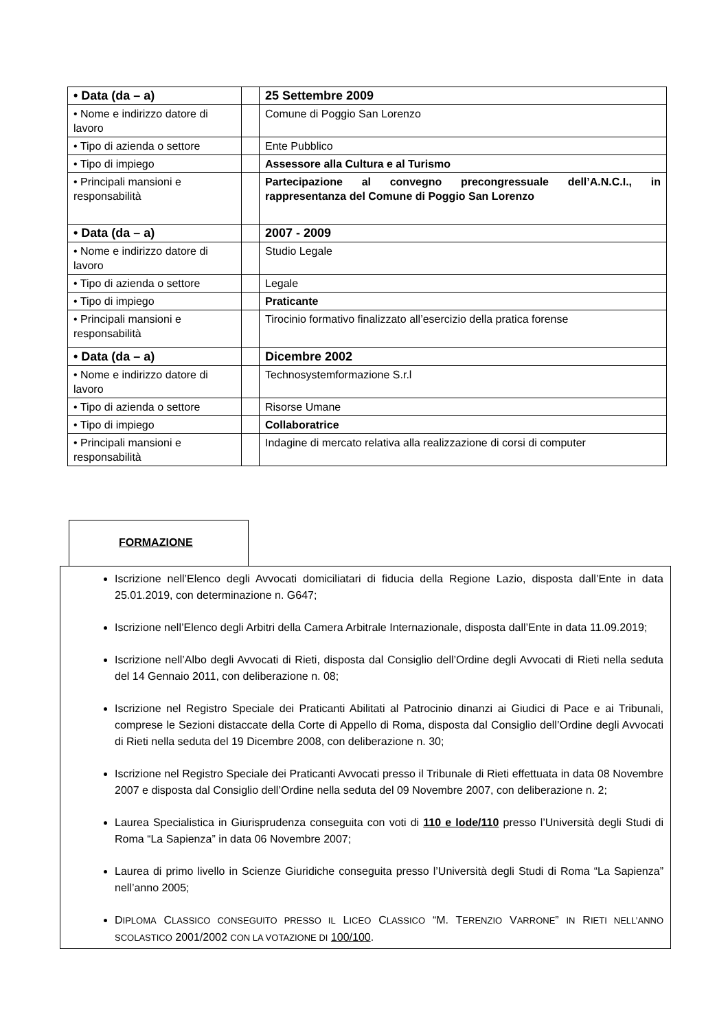| • Data (da – a) | | 25 Settembre 2009 |
| • Nome e indirizzo datore di lavoro | | Comune di Poggio San Lorenzo |
| • Tipo di azienda o settore | | Ente Pubblico |
| • Tipo di impiego | | Assessore alla Cultura e al Turismo |
| • Principali mansioni e responsabilità | | Partecipazione al convegno precongressuale dell’A.N.C.I., in rappresentanza del Comune di Poggio San Lorenzo |
| • Data (da – a) | | 2007 - 2009 |
| • Nome e indirizzo datore di lavoro | | Studio Legale |
| • Tipo di azienda o settore | | Legale |
| • Tipo di impiego | | Praticante |
| • Principali mansioni e responsabilità | | Tirocinio formativo finalizzato all’esercizio della pratica forense |
| • Data (da – a) | | Dicembre 2002 |
| • Nome e indirizzo datore di lavoro | | Technosystemformazione S.r.l |
| • Tipo di azienda o settore | | Risorse Umane |
| • Tipo di impiego | | Collaboratrice |
| • Principali mansioni e responsabilità | | Indagine di mercato relativa alla realizzazione di corsi di computer |
FORMAZIONE
Iscrizione nell’Elenco degli Avvocati domiciliatari di fiducia della Regione Lazio, disposta dall’Ente in data 25.01.2019, con determinazione n. G647;
Iscrizione nell’Elenco degli Arbitri della Camera Arbitrale Internazionale, disposta dall’Ente in data 11.09.2019;
Iscrizione nell’Albo degli Avvocati di Rieti, disposta dal Consiglio dell’Ordine degli Avvocati di Rieti nella seduta del 14 Gennaio 2011, con deliberazione n. 08;
Iscrizione nel Registro Speciale dei Praticanti Abilitati al Patrocinio dinanzi ai Giudici di Pace e ai Tribunali, comprese le Sezioni distaccate della Corte di Appello di Roma, disposta dal Consiglio dell’Ordine degli Avvocati di Rieti nella seduta del 19 Dicembre 2008, con deliberazione n. 30;
Iscrizione nel Registro Speciale dei Praticanti Avvocati presso il Tribunale di Rieti effettuata in data 08 Novembre 2007 e disposta dal Consiglio dell’Ordine nella seduta del 09 Novembre 2007, con deliberazione n. 2;
Laurea Specialistica in Giurisprudenza conseguita con voti di 110 e lode/110 presso l’Università degli Studi di Roma “La Sapienza” in data 06 Novembre 2007;
Laurea di primo livello in Scienze Giuridiche conseguita presso l’Università degli Studi di Roma “La Sapienza” nell’anno 2005;
DIPLOMA CLASSICO CONSEGUITO PRESSO IL LICEO CLASSICO “M. TERENZIO VARRONE” IN RIETI NELL’ANNO SCOLASTICO 2001/2002 CON LA VOTAZIONE DI 100/100.